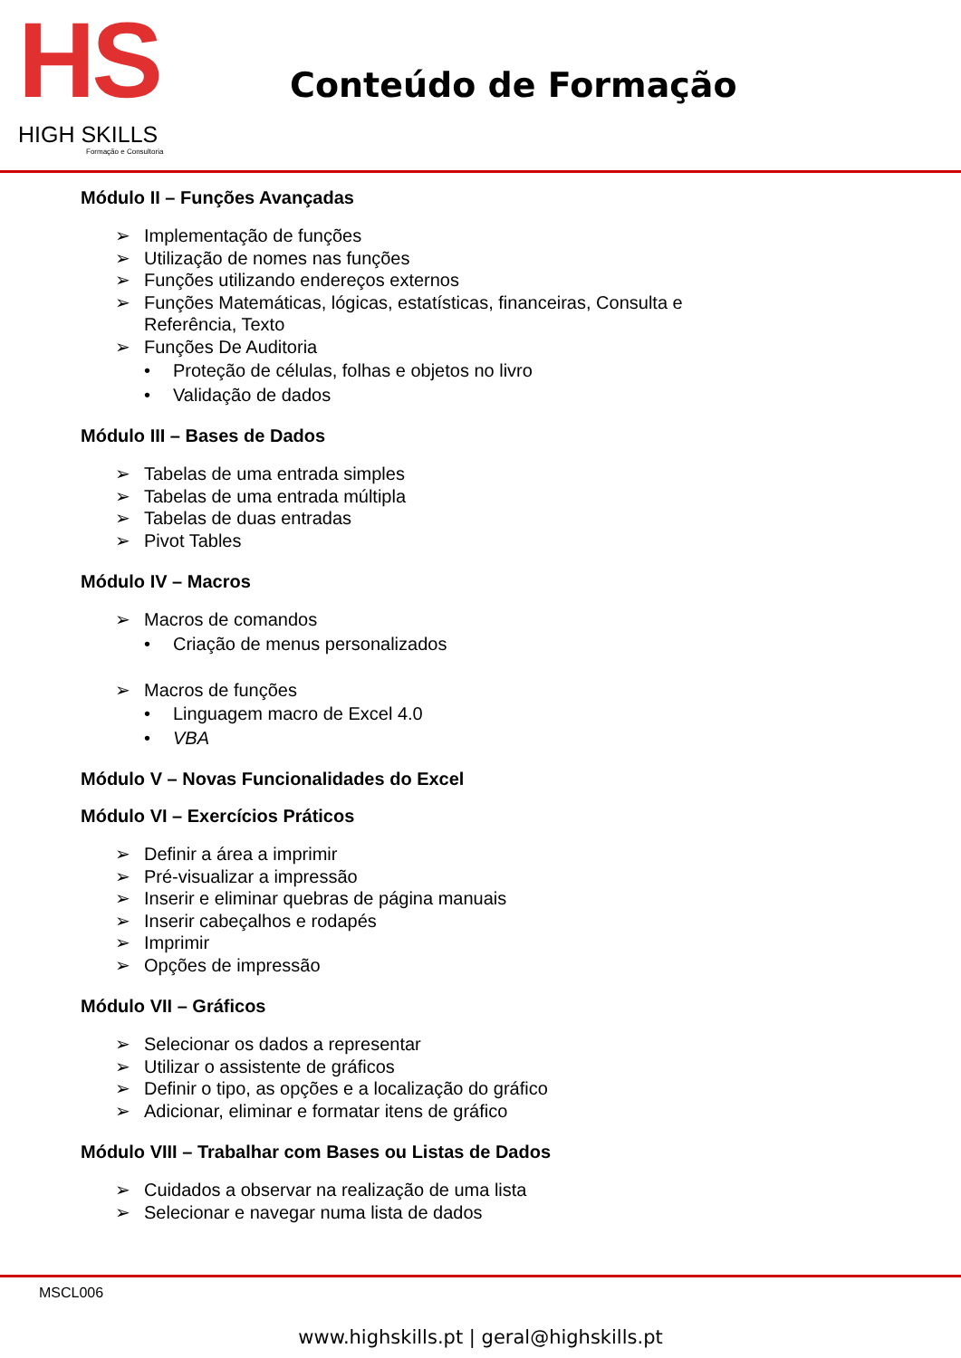HS
HIGH SKILLS
Formação e Consultoria
Conteúdo de Formação
Módulo II – Funções Avançadas
➢ Implementação de funções
➢ Utilização de nomes nas funções
➢ Funções utilizando endereços externos
➢ Funções Matemáticas, lógicas, estatísticas, financeiras, Consulta e
Referência, Texto
➢ Funções De Auditoria
• Proteção de células, folhas e objetos no livro
• Validação de dados
Módulo III – Bases de Dados
➢ Tabelas de uma entrada simples
➢ Tabelas de uma entrada múltipla
➢ Tabelas de duas entradas
➢ Pivot Tables
Módulo IV – Macros
➢ Macros de comandos
• Criação de menus personalizados
➢ Macros de funções
• Linguagem macro de Excel 4.0
• VBA
Módulo V – Novas Funcionalidades do Excel
Módulo VI – Exercícios Práticos
➢ Definir a área a imprimir
➢ Pré-visualizar a impressão
➢ Inserir e eliminar quebras de página manuais
➢ Inserir cabeçalhos e rodapés
➢ Imprimir
➢ Opções de impressão
Módulo VII – Gráficos
➢ Selecionar os dados a representar
➢ Utilizar o assistente de gráficos
➢ Definir o tipo, as opções e a localização do gráfico
➢ Adicionar, eliminar e formatar itens de gráfico
Módulo VIII – Trabalhar com Bases ou Listas de Dados
➢ Cuidados a observar na realização de uma lista
➢ Selecionar e navegar numa lista de dados
MSCL006
www.highskills.pt | geral@highskills.pt